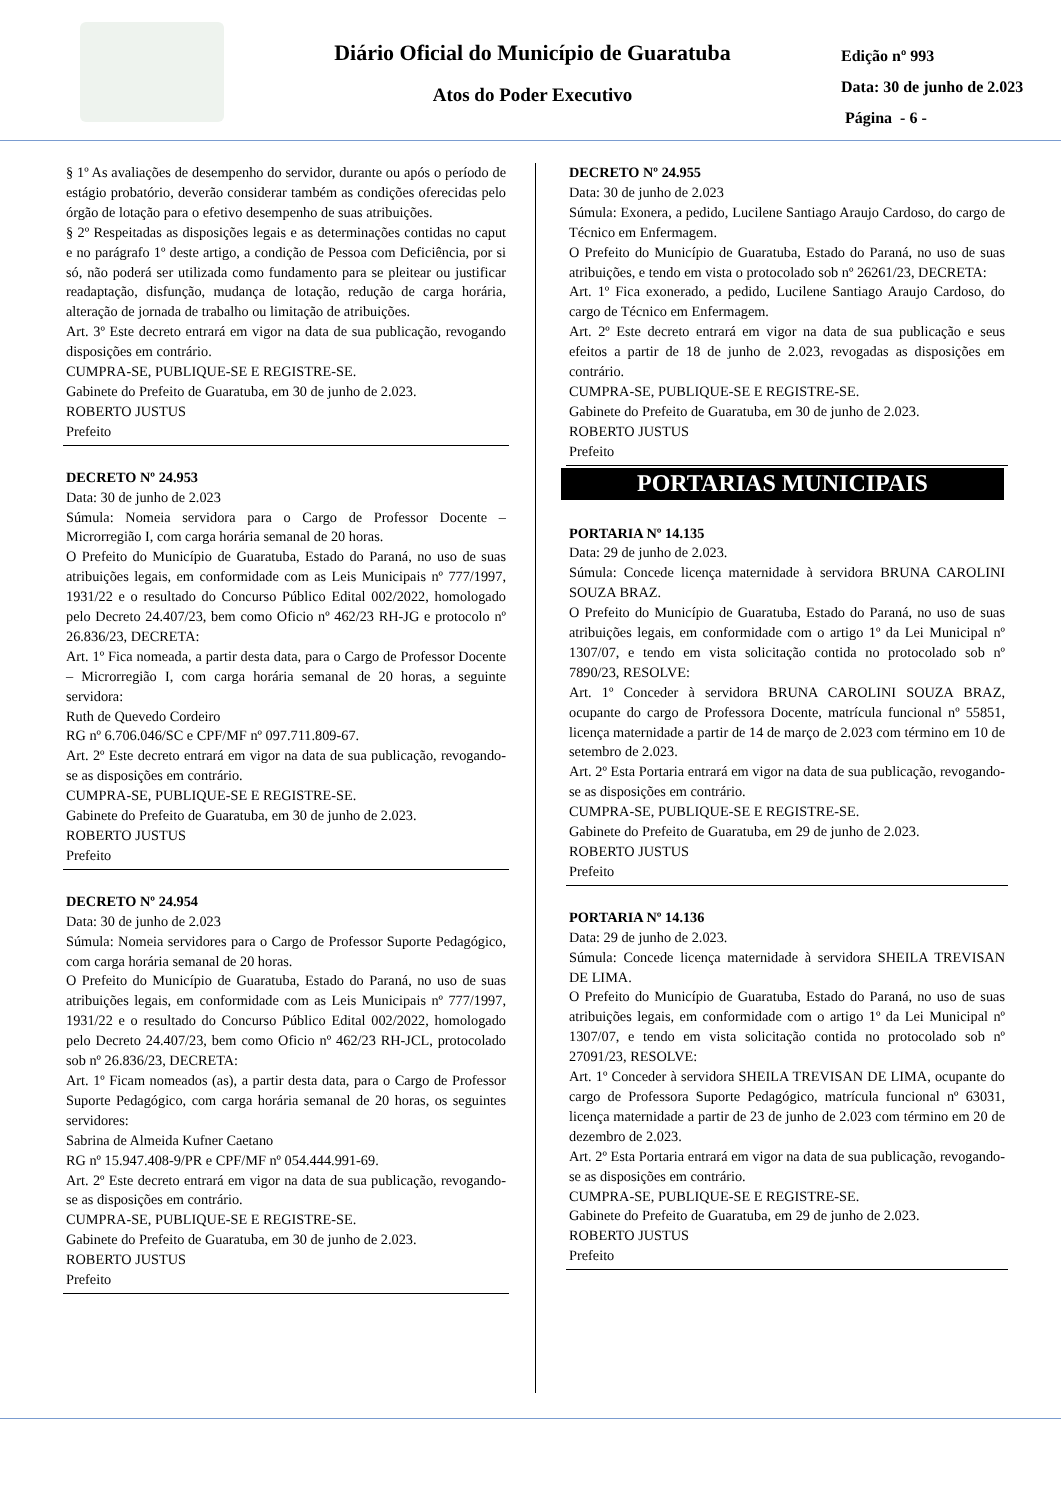Diário Oficial do Município de Guaratuba
Atos do Poder Executivo
Edição nº 993
Data: 30 de junho de 2.023
Página - 6 -
§ 1º As avaliações de desempenho do servidor, durante ou após o período de estágio probatório, deverão considerar também as condições oferecidas pelo órgão de lotação para o efetivo desempenho de suas atribuições.
§ 2º Respeitadas as disposições legais e as determinações contidas no caput e no parágrafo 1º deste artigo, a condição de Pessoa com Deficiência, por si só, não poderá ser utilizada como fundamento para se pleitear ou justificar readaptação, disfunção, mudança de lotação, redução de carga horária, alteração de jornada de trabalho ou limitação de atribuições.
Art. 3º Este decreto entrará em vigor na data de sua publicação, revogando disposições em contrário.
CUMPRA-SE, PUBLIQUE-SE E REGISTRE-SE.
Gabinete do Prefeito de Guaratuba, em 30 de junho de 2.023.
ROBERTO JUSTUS
Prefeito
DECRETO Nº 24.953
Data: 30 de junho de 2.023
Súmula: Nomeia servidora para o Cargo de Professor Docente – Microrregião I, com carga horária semanal de 20 horas.
O Prefeito do Município de Guaratuba, Estado do Paraná, no uso de suas atribuições legais, em conformidade com as Leis Municipais nº 777/1997, 1931/22 e o resultado do Concurso Público Edital 002/2022, homologado pelo Decreto 24.407/23, bem como Oficio nº 462/23 RH-JG e protocolo nº 26.836/23, DECRETA:
Art. 1º Fica nomeada, a partir desta data, para o Cargo de Professor Docente – Microrregião I, com carga horária semanal de 20 horas, a seguinte servidora:
Ruth de Quevedo Cordeiro
RG nº 6.706.046/SC e CPF/MF nº 097.711.809-67.
Art. 2º Este decreto entrará em vigor na data de sua publicação, revogando-se as disposições em contrário.
CUMPRA-SE, PUBLIQUE-SE E REGISTRE-SE.
Gabinete do Prefeito de Guaratuba, em 30 de junho de 2.023.
ROBERTO JUSTUS
Prefeito
DECRETO Nº 24.954
Data: 30 de junho de 2.023
Súmula: Nomeia servidores para o Cargo de Professor Suporte Pedagógico, com carga horária semanal de 20 horas.
O Prefeito do Município de Guaratuba, Estado do Paraná, no uso de suas atribuições legais, em conformidade com as Leis Municipais nº 777/1997, 1931/22 e o resultado do Concurso Público Edital 002/2022, homologado pelo Decreto 24.407/23, bem como Oficio nº 462/23 RH-JCL, protocolado sob nº 26.836/23, DECRETA:
Art. 1º Ficam nomeados (as), a partir desta data, para o Cargo de Professor Suporte Pedagógico, com carga horária semanal de 20 horas, os seguintes servidores:
Sabrina de Almeida Kufner Caetano
RG nº 15.947.408-9/PR e CPF/MF nº 054.444.991-69.
Art. 2º Este decreto entrará em vigor na data de sua publicação, revogando-se as disposições em contrário.
CUMPRA-SE, PUBLIQUE-SE E REGISTRE-SE.
Gabinete do Prefeito de Guaratuba, em 30 de junho de 2.023.
ROBERTO JUSTUS
Prefeito
DECRETO Nº 24.955
Data: 30 de junho de 2.023
Súmula: Exonera, a pedido, Lucilene Santiago Araujo Cardoso, do cargo de Técnico em Enfermagem.
O Prefeito do Município de Guaratuba, Estado do Paraná, no uso de suas atribuições, e tendo em vista o protocolado sob nº 26261/23, DECRETA:
Art. 1º Fica exonerado, a pedido, Lucilene Santiago Araujo Cardoso, do cargo de Técnico em Enfermagem.
Art. 2º Este decreto entrará em vigor na data de sua publicação e seus efeitos a partir de 18 de junho de 2.023, revogadas as disposições em contrário.
CUMPRA-SE, PUBLIQUE-SE E REGISTRE-SE.
Gabinete do Prefeito de Guaratuba, em 30 de junho de 2.023.
ROBERTO JUSTUS
Prefeito
PORTARIAS MUNICIPAIS
PORTARIA Nº 14.135
Data: 29 de junho de 2.023.
Súmula: Concede licença maternidade à servidora BRUNA CAROLINI SOUZA BRAZ.
O Prefeito do Município de Guaratuba, Estado do Paraná, no uso de suas atribuições legais, em conformidade com o artigo 1º da Lei Municipal nº 1307/07, e tendo em vista solicitação contida no protocolado sob nº 7890/23, RESOLVE:
Art. 1º Conceder à servidora BRUNA CAROLINI SOUZA BRAZ, ocupante do cargo de Professora Docente, matrícula funcional nº 55851, licença maternidade a partir de 14 de março de 2.023 com término em 10 de setembro de 2.023.
Art. 2º Esta Portaria entrará em vigor na data de sua publicação, revogando-se as disposições em contrário.
CUMPRA-SE, PUBLIQUE-SE E REGISTRE-SE.
Gabinete do Prefeito de Guaratuba, em 29 de junho de 2.023.
ROBERTO JUSTUS
Prefeito
PORTARIA Nº 14.136
Data: 29 de junho de 2.023.
Súmula: Concede licença maternidade à servidora SHEILA TREVISAN DE LIMA.
O Prefeito do Município de Guaratuba, Estado do Paraná, no uso de suas atribuições legais, em conformidade com o artigo 1º da Lei Municipal nº 1307/07, e tendo em vista solicitação contida no protocolado sob nº 27091/23, RESOLVE:
Art. 1º Conceder à servidora SHEILA TREVISAN DE LIMA, ocupante do cargo de Professora Suporte Pedagógico, matrícula funcional nº 63031, licença maternidade a partir de 23 de junho de 2.023 com término em 20 de dezembro de 2.023.
Art. 2º Esta Portaria entrará em vigor na data de sua publicação, revogando-se as disposições em contrário.
CUMPRA-SE, PUBLIQUE-SE E REGISTRE-SE.
Gabinete do Prefeito de Guaratuba, em 29 de junho de 2.023.
ROBERTO JUSTUS
Prefeito